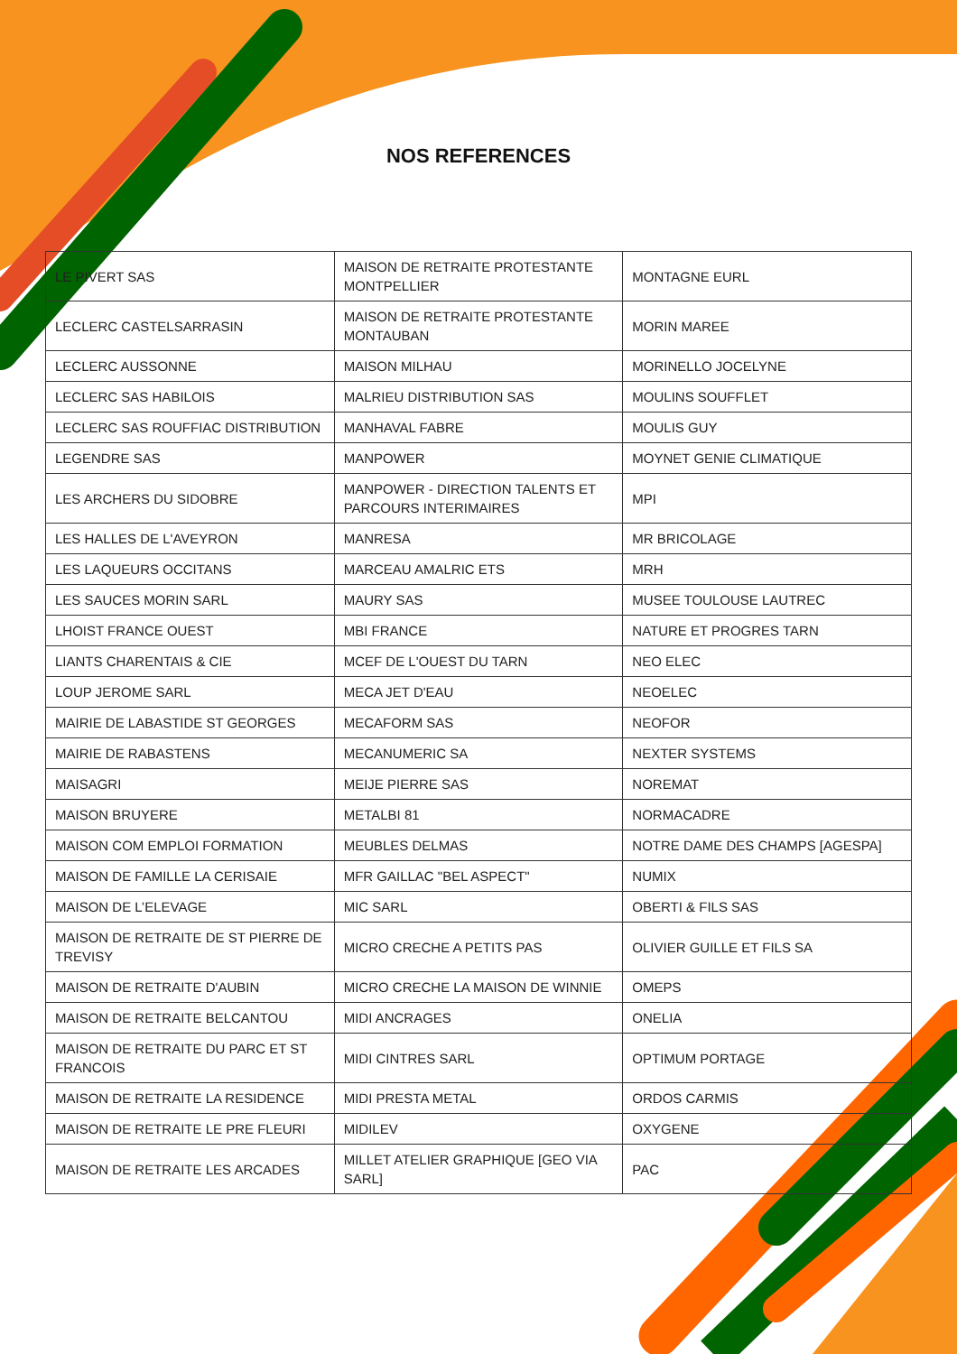NOS REFERENCES
| LE PIVERT SAS | MAISON DE RETRAITE PROTESTANTE MONTPELLIER | MONTAGNE EURL |
| LECLERC CASTELSARRASIN | MAISON DE RETRAITE PROTESTANTE MONTAUBAN | MORIN MAREE |
| LECLERC AUSSONNE | MAISON MILHAU | MORINELLO JOCELYNE |
| LECLERC SAS HABILOIS | MALRIEU DISTRIBUTION SAS | MOULINS SOUFFLET |
| LECLERC SAS ROUFFIAC DISTRIBUTION | MANHAVAL FABRE | MOULIS GUY |
| LEGENDRE SAS | MANPOWER | MOYNET GENIE CLIMATIQUE |
| LES ARCHERS DU SIDOBRE | MANPOWER - DIRECTION TALENTS ET PARCOURS INTERIMAIRES | MPI |
| LES HALLES DE L'AVEYRON | MANRESA | MR BRICOLAGE |
| LES LAQUEURS OCCITANS | MARCEAU AMALRIC ETS | MRH |
| LES SAUCES MORIN SARL | MAURY SAS | MUSEE TOULOUSE LAUTREC |
| LHOIST FRANCE OUEST | MBI FRANCE | NATURE ET PROGRES TARN |
| LIANTS CHARENTAIS & CIE | MCEF DE L'OUEST DU TARN | NEO ELEC |
| LOUP JEROME SARL | MECA JET D'EAU | NEOELEC |
| MAIRIE DE LABASTIDE ST GEORGES | MECAFORM SAS | NEOFOR |
| MAIRIE DE RABASTENS | MECANUMERIC SA | NEXTER SYSTEMS |
| MAISAGRI | MEIJE PIERRE SAS | NOREMAT |
| MAISON BRUYERE | METALBI 81 | NORMACADRE |
| MAISON COM EMPLOI FORMATION | MEUBLES DELMAS | NOTRE DAME DES CHAMPS [AGESPA] |
| MAISON DE FAMILLE LA CERISAIE | MFR GAILLAC "BEL ASPECT" | NUMIX |
| MAISON DE L’ELEVAGE | MIC SARL | OBERTI & FILS SAS |
| MAISON DE RETRAITE DE ST PIERRE DE TREVISY | MICRO CRECHE A PETITS PAS | OLIVIER GUILLE ET FILS SA |
| MAISON DE RETRAITE D'AUBIN | MICRO CRECHE LA MAISON DE WINNIE | OMEPS |
| MAISON DE RETRAITE BELCANTOU | MIDI ANCRAGES | ONELIA |
| MAISON DE RETRAITE DU PARC ET ST FRANCOIS | MIDI CINTRES SARL | OPTIMUM PORTAGE |
| MAISON DE RETRAITE LA RESIDENCE | MIDI PRESTA METAL | ORDOS CARMIS |
| MAISON DE RETRAITE LE PRE FLEURI | MIDILEV | OXYGENE |
| MAISON DE RETRAITE LES ARCADES | MILLET ATELIER GRAPHIQUE [GEO VIA SARL] | PAC |